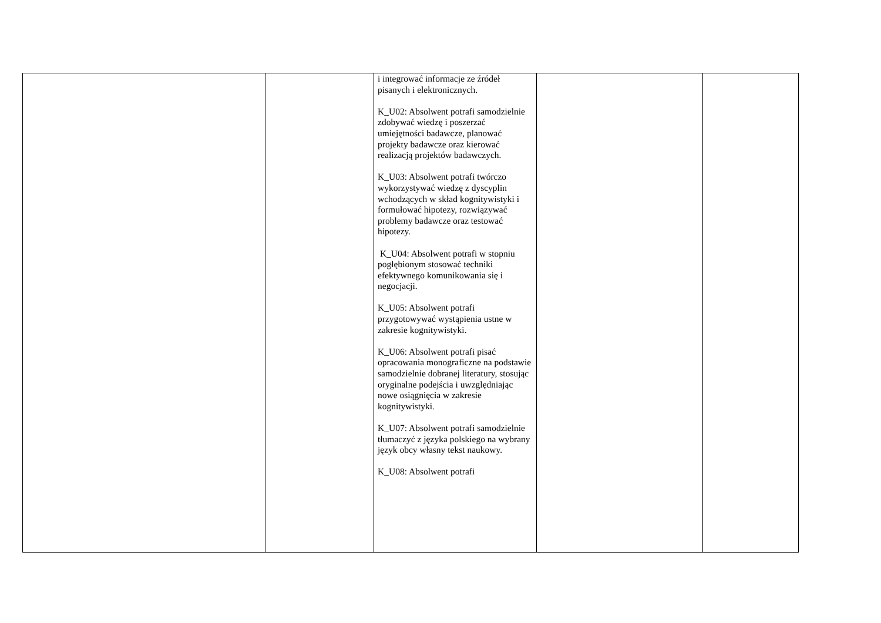| | | i integrować informacje ze źródeł pisanych i elektronicznych. K_U02: Absolwent potrafi samodzielnie zdobywać wiedzę i poszerzać umiejętności badawcze, planować projekty badawcze oraz kierować realizacją projektów badawczych. K_U03: Absolwent potrafi twórczo wykorzystywać wiedzę z dyscyplin wchodzących w skład kognitywistyki i formułować hipotezy, rozwiązywać problemy badawcze oraz testować hipotezy. K_U04: Absolwent potrafi w stopniu pogłębionym stosować techniki efektywnego komunikowania się i negocjacji. K_U05: Absolwent potrafi przygotowywać wystąpienia ustne w zakresie kognitywistyki. K_U06: Absolwent potrafi pisać opracowania monograficzne na podstawie samodzielnie dobranej literatury, stosując oryginalne podejścia i uwzględniając nowe osiągnięcia w zakresie kognitywistyki. K_U07: Absolwent potrafi samodzielnie tłumaczyć z języka polskiego na wybrany język obcy własny tekst naukowy. K_U08: Absolwent potrafi | | |